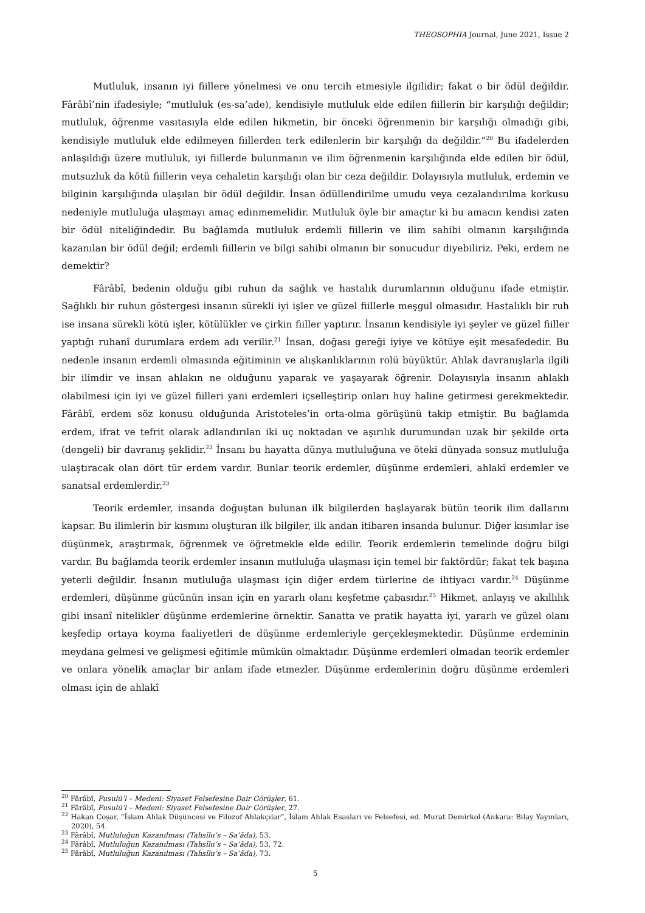THEOSOPHIA Journal, June 2021, Issue 2
Mutluluk, insanın iyi fiillere yönelmesi ve onu tercih etmesiyle ilgilidir; fakat o bir ödül değildir. Fârâbî’nin ifadesiyle; “mutluluk (es-sa’ade), kendisiyle mutluluk elde edilen fiillerin bir karşılığı değildir; mutluluk, öğrenme vasıtasıyla elde edilen hikmetin, bir önceki öğrenmenin bir karşılığı olmadığı gibi, kendisiyle mutluluk elde edilmeyen fiillerden terk edilenlerin bir karşılığı da değildir.”<sup>20</sup> Bu ifadelerden anlaşıldığı üzere mutluluk, iyi fiillerde bulunmanın ve ilim öğrenmenin karşılığında elde edilen bir ödül, mutsuzluk da kötü fiillerin veya cehaletin karşılığı olan bir ceza değildir. Dolayısıyla mutluluk, erdemin ve bilginin karşılığında ulaşılan bir ödül değildir. İnsan ödüllendirilme umudu veya cezalandırılma korkusu nedeniyle mutluluğa ulaşmayı amaç edinmemelidir. Mutluluk öyle bir amaçtır ki bu amacın kendisi zaten bir ödül niteliğindedir. Bu bağlamda mutluluk erdemli fiillerin ve ilim sahibi olmanın karşılığında kazanılan bir ödül değil; erdemli fiillerin ve bilgi sahibi olmanın bir sonucudur diyebiliriz. Peki, erdem ne demektir?
Fârâbî, bedenin olduğu gibi ruhun da sağlık ve hastalık durumlarının olduğunu ifade etmiştir. Sağlıklı bir ruhun göstergesi insanın sürekli iyi işler ve güzel fiillerle meşgul olmasıdır. Hastalıklı bir ruh ise insana sürekli kötü işler, kötülükler ve çirkin fiiller yaptırır. İnsanın kendisiyle iyi şeyler ve güzel fiiller yaptığı ruhanî durumlara erdem adı verilir.<sup>21</sup> İnsan, doğası gereği iyiye ve kötüye eşit mesafededir. Bu nedenle insanın erdemli olmasında eğitiminin ve alışkanlıklarının rolü büyüktür. Ahlak davranışlarla ilgili bir ilimdir ve insan ahlakın ne olduğunu yaparak ve yaşayarak öğrenir. Dolayısıyla insanın ahlaklı olabilmesi için iyi ve güzel fiilleri yani erdemleri içselleştirip onları huy haline getirmesi gerekmektedir. Fârâbî, erdem söz konusu olduğunda Aristoteles’in orta-olma görüşünü takip etmiştir. Bu bağlamda erdem, ifrat ve tefrit olarak adlandırılan iki uç noktadan ve aşırılık durumundan uzak bir şekilde orta (dengeli) bir davranış şeklidir.<sup>22</sup> İnsanı bu hayatta dünya mutluluğuna ve öteki dünyada sonsuz mutluluğa ulaştıracak olan dört tür erdem vardır. Bunlar teorik erdemler, düşünme erdemleri, ahlakî erdemler ve sanatsal erdemlerdir.<sup>23</sup>
Teorik erdemler, insanda doğuştan bulunan ilk bilgilerden başlayarak bütün teorik ilim dallarını kapsar. Bu ilimlerin bir kısmını oluşturan ilk bilgiler, ilk andan itibaren insanda bulunur. Diğer kısımlar ise düşünmek, araştırmak, öğrenmek ve öğretmekle elde edilir. Teorik erdemlerin temelinde doğru bilgi vardır. Bu bağlamda teorik erdemler insanın mutluluğa ulaşması için temel bir faktördür; fakat tek başına yeterli değildir. İnsanın mutluluğa ulaşması için diğer erdem türlerine de ihtiyacı vardır.<sup>24</sup> Düşünme erdemleri, düşünme gücünün insan için en yararlı olanı keşfetme çabasıdır.<sup>25</sup> Hikmet, anlayış ve akıllılık gibi insanî nitelikler düşünme erdemlerine örnektir. Sanatta ve pratik hayatta iyi, yararlı ve güzel olanı keşfedip ortaya koyma faaliyetleri de düşünme erdemleriyle gerçekleşmektedir. Düşünme erdeminin meydana gelmesi ve gelişmesi eğitimle mümkün olmaktadır. Düşünme erdemleri olmadan teorik erdemler ve onlara yönelik amaçlar bir anlam ifade etmezler. Düşünme erdemlerinin doğru düşünme erdemleri olması için de ahlakî
<sup>20</sup> Fârâbî, Fusulü’l – Medeni: Siyaset Felsefesine Dair Görüşler, 61.
<sup>21</sup> Fârâbî, Fusulü’l – Medeni: Siyaset Felsefesine Dair Görüşler, 27.
<sup>22</sup> Hakan Coşar, “İslam Ahlak Düşüncesi ve Filozof Ahlakçılar”, İslam Ahlak Esasları ve Felsefesi, ed. Murat Demirkol (Ankara: Bilay Yayınları, 2020), 54.
<sup>23</sup> Fârâbî, Mutluluğun Kazanılması (Tahsîlu’s – Sa’âda), 53.
<sup>24</sup> Fârâbî, Mutluluğun Kazanılması (Tahsîlu’s – Sa’âda), 53, 72.
<sup>25</sup> Fârâbî, Mutluluğun Kazanılması (Tahsîlu’s – Sa’âda), 73.
5